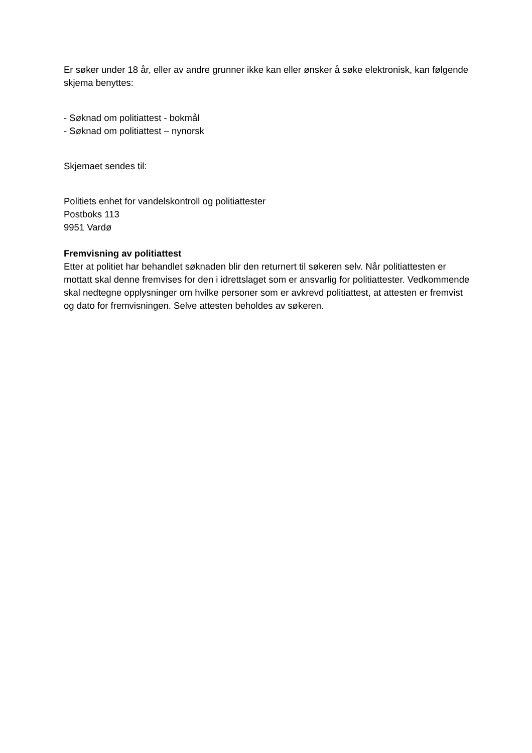Er søker under 18 år, eller av andre grunner ikke kan eller ønsker å søke elektronisk, kan følgende skjema benyttes:
- Søknad om politiattest - bokmål
- Søknad om politiattest – nynorsk
Skjemaet sendes til:
Politiets enhet for vandelskontroll og politiattester
Postboks 113
9951 Vardø
Fremvisning av politiattest
Etter at politiet har behandlet søknaden blir den returnert til søkeren selv. Når politiattesten er mottatt skal denne fremvises for den i idrettslaget som er ansvarlig for politiattester. Vedkommende skal nedtegne opplysninger om hvilke personer som er avkrevd politiattest, at attesten er fremvist og dato for fremvisningen. Selve attesten beholdes av søkeren.